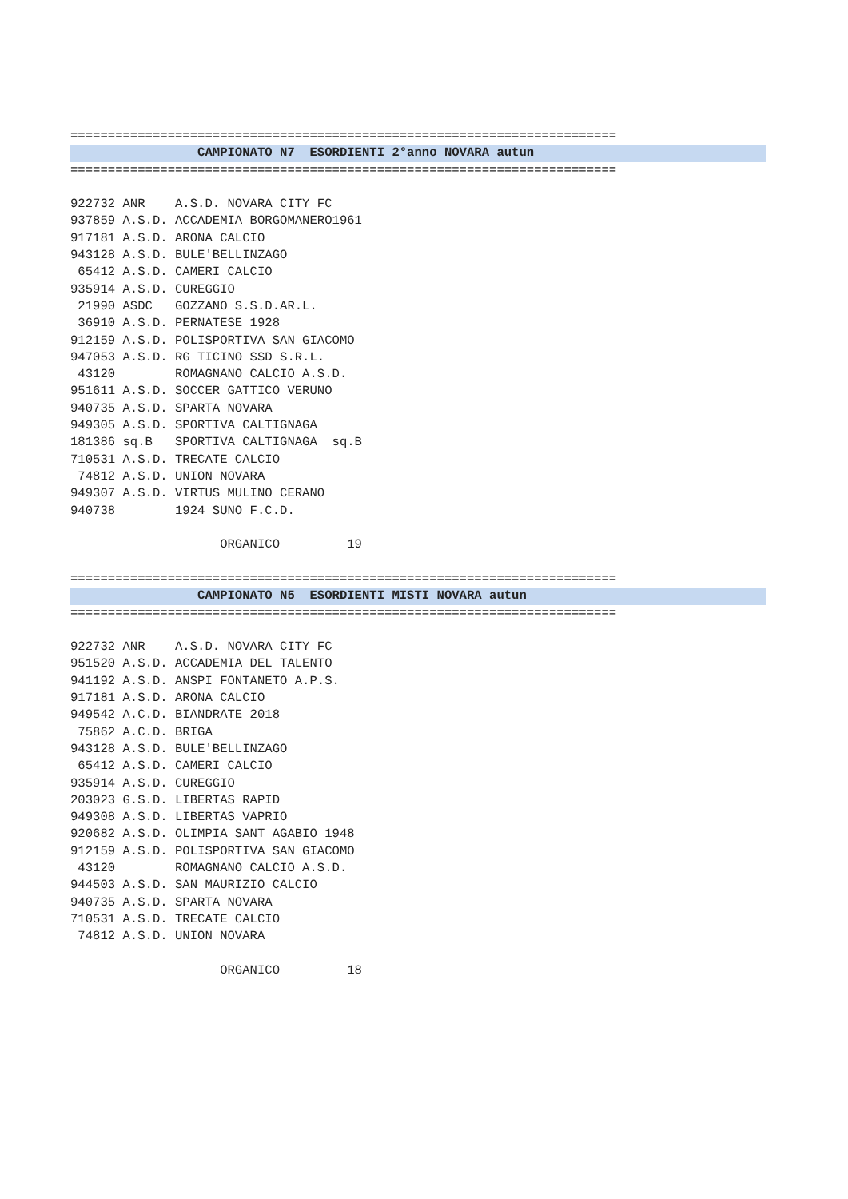=========================================================================
                 CAMPIONATO N7  ESORDIENTI 2°anno NOVARA autun
=========================================================================

922732 ANR    A.S.D. NOVARA CITY FC
937859 A.S.D. ACCADEMIA BORGOMANERO1961
917181 A.S.D. ARONA CALCIO
943128 A.S.D. BULE'BELLINZAGO
 65412 A.S.D. CAMERI CALCIO
935914 A.S.D. CUREGGIO
 21990 ASDC   GOZZANO S.S.D.AR.L.
 36910 A.S.D. PERNATESE 1928
912159 A.S.D. POLISPORTIVA SAN GIACOMO
947053 A.S.D. RG TICINO SSD S.R.L.
 43120        ROMAGNANO CALCIO A.S.D.
951611 A.S.D. SOCCER GATTICO VERUNO
940735 A.S.D. SPARTA NOVARA
949305 A.S.D. SPORTIVA CALTIGNAGA
181386 sq.B   SPORTIVA CALTIGNAGA  sq.B
710531 A.S.D. TRECATE CALCIO
 74812 A.S.D. UNION NOVARA
949307 A.S.D. VIRTUS MULINO CERANO
940738        1924 SUNO F.C.D.

                    ORGANICO         19
=========================================================================
                 CAMPIONATO N5  ESORDIENTI MISTI NOVARA autun
=========================================================================

922732 ANR    A.S.D. NOVARA CITY FC
951520 A.S.D. ACCADEMIA DEL TALENTO
941192 A.S.D. ANSPI FONTANETO A.P.S.
917181 A.S.D. ARONA CALCIO
949542 A.C.D. BIANDRATE 2018
 75862 A.C.D. BRIGA
943128 A.S.D. BULE'BELLINZAGO
 65412 A.S.D. CAMERI CALCIO
935914 A.S.D. CUREGGIO
203023 G.S.D. LIBERTAS RAPID
949308 A.S.D. LIBERTAS VAPRIO
920682 A.S.D. OLIMPIA SANT AGABIO 1948
912159 A.S.D. POLISPORTIVA SAN GIACOMO
 43120        ROMAGNANO CALCIO A.S.D.
944503 A.S.D. SAN MAURIZIO CALCIO
940735 A.S.D. SPARTA NOVARA
710531 A.S.D. TRECATE CALCIO
 74812 A.S.D. UNION NOVARA

                    ORGANICO         18